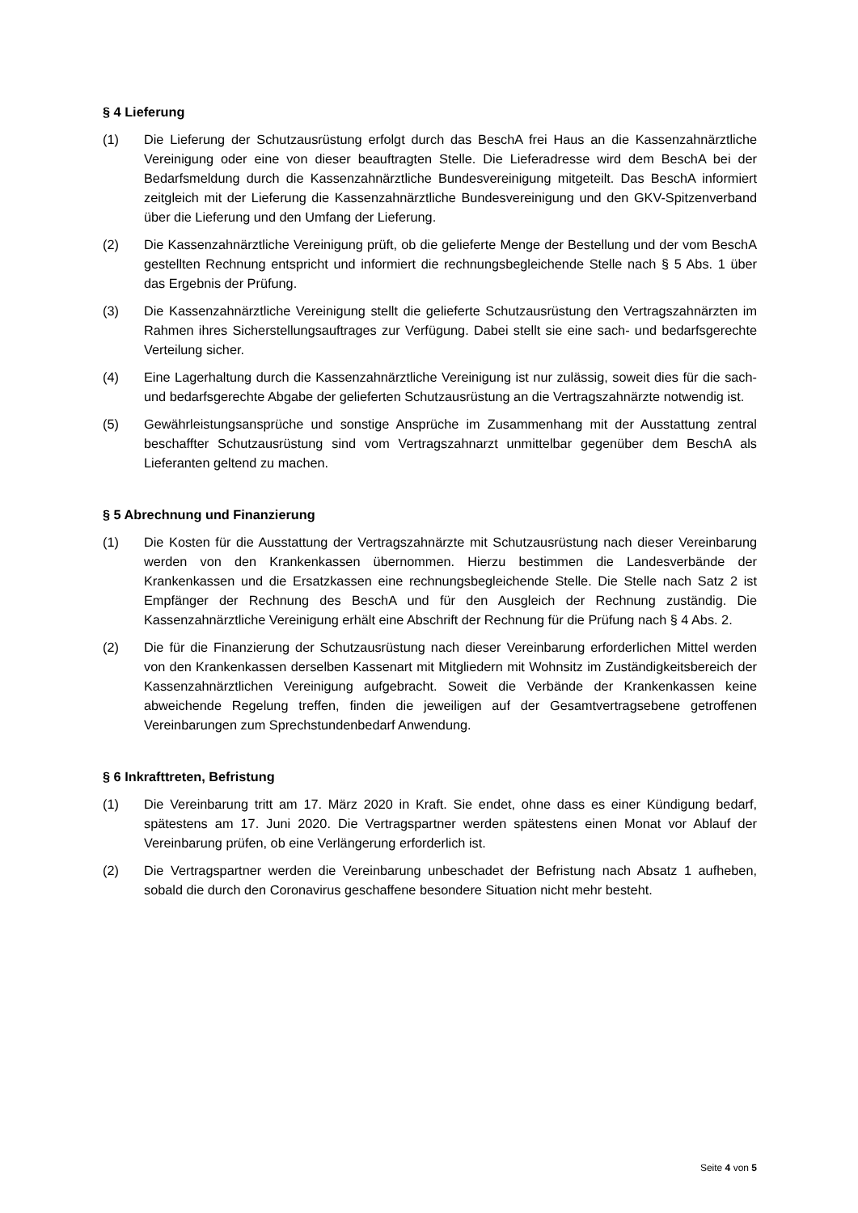§ 4 Lieferung
(1) Die Lieferung der Schutzausrüstung erfolgt durch das BeschA frei Haus an die Kassenzahnärztliche Vereinigung oder eine von dieser beauftragten Stelle. Die Lieferadresse wird dem BeschA bei der Bedarfsmeldung durch die Kassenzahnärztliche Bundesvereinigung mitgeteilt. Das BeschA informiert zeitgleich mit der Lieferung die Kassenzahnärztliche Bundesvereinigung und den GKV-Spitzenverband über die Lieferung und den Umfang der Lieferung.
(2) Die Kassenzahnärztliche Vereinigung prüft, ob die gelieferte Menge der Bestellung und der vom BeschA gestellten Rechnung entspricht und informiert die rechnungsbegleichende Stelle nach § 5 Abs. 1 über das Ergebnis der Prüfung.
(3) Die Kassenzahnärztliche Vereinigung stellt die gelieferte Schutzausrüstung den Vertragszahnärzten im Rahmen ihres Sicherstellungsauftrages zur Verfügung. Dabei stellt sie eine sach- und bedarfsgerechte Verteilung sicher.
(4) Eine Lagerhaltung durch die Kassenzahnärztliche Vereinigung ist nur zulässig, soweit dies für die sach- und bedarfsgerechte Abgabe der gelieferten Schutzausrüstung an die Vertragszahnärzte notwendig ist.
(5) Gewährleistungsansprüche und sonstige Ansprüche im Zusammenhang mit der Ausstattung zentral beschaffter Schutzausrüstung sind vom Vertragszahnarzt unmittelbar gegenüber dem BeschA als Lieferanten geltend zu machen.
§ 5 Abrechnung und Finanzierung
(1) Die Kosten für die Ausstattung der Vertragszahnärzte mit Schutzausrüstung nach dieser Vereinbarung werden von den Krankenkassen übernommen. Hierzu bestimmen die Landesverbände der Krankenkassen und die Ersatzkassen eine rechnungsbegleichende Stelle. Die Stelle nach Satz 2 ist Empfänger der Rechnung des BeschA und für den Ausgleich der Rechnung zuständig. Die Kassenzahnärztliche Vereinigung erhält eine Abschrift der Rechnung für die Prüfung nach § 4 Abs. 2.
(2) Die für die Finanzierung der Schutzausrüstung nach dieser Vereinbarung erforderlichen Mittel werden von den Krankenkassen derselben Kassenart mit Mitgliedern mit Wohnsitz im Zuständigkeitsbereich der Kassenzahnärztlichen Vereinigung aufgebracht. Soweit die Verbände der Krankenkassen keine abweichende Regelung treffen, finden die jeweiligen auf der Gesamtvertragsebene getroffenen Vereinbarungen zum Sprechstundenbedarf Anwendung.
§ 6 Inkrafttreten, Befristung
(1) Die Vereinbarung tritt am 17. März 2020 in Kraft. Sie endet, ohne dass es einer Kündigung bedarf, spätestens am 17. Juni 2020. Die Vertragspartner werden spätestens einen Monat vor Ablauf der Vereinbarung prüfen, ob eine Verlängerung erforderlich ist.
(2) Die Vertragspartner werden die Vereinbarung unbeschadet der Befristung nach Absatz 1 aufheben, sobald die durch den Coronavirus geschaffene besondere Situation nicht mehr besteht.
Seite 4 von 5